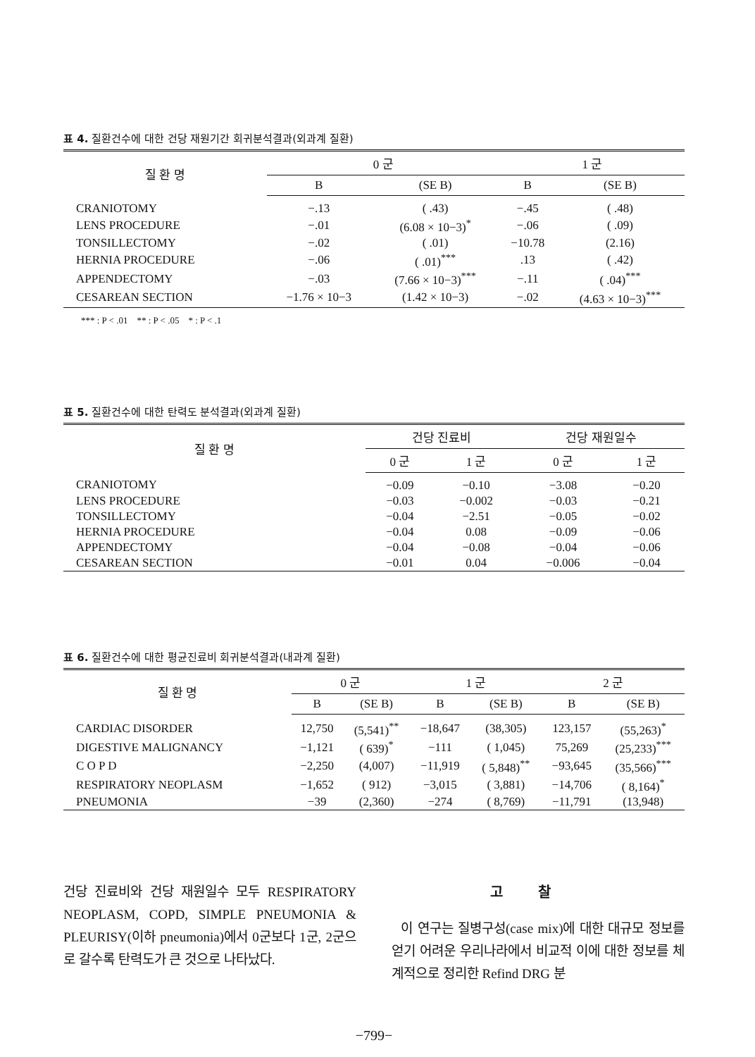표 4. 질환건수에 대한 건당 재원기간 회귀분석결과(외과계 질환)
| 질 환 명 | 0 군 | | 1 군 | |
| --- | --- | --- | --- | --- |
| | B | (SE B) | B | (SE B) |
| CRANIOTOMY | −.13 | ( .43) | −.45 | ( .48) |
| LENS PROCEDURE | −.01 | (6.08 × 10−3)<sup>*</sup> | −.06 | ( .09) |
| TONSILLECTOMY | −.02 | ( .01) | −10.78 | (2.16) |
| HERNIA PROCEDURE | −.06 | ( .01)<sup>***</sup> | .13 | ( .42) |
| APPENDECTOMY | −.03 | (7.66 × 10−3)<sup>***</sup> | −.11 | ( .04)<sup>***</sup> |
| CESAREAN SECTION | −1.76 × 10−3 | (1.42 × 10−3) | −.02 | (4.63 × 10−3)<sup>***</sup> |
*** : P < .01 ** : P < .05 * : P < .1
표 5. 질환건수에 대한 탄력도 분석결과(외과계 질환)
| 질 환 명 | 건당 진료비 | | 건당 재원일수 | |
| --- | --- | --- | --- | --- |
| | 0 군 | 1 군 | 0 군 | 1 군 |
| CRANIOTOMY | −0.09 | −0.10 | −3.08 | −0.20 |
| LENS PROCEDURE | −0.03 | −0.002 | −0.03 | −0.21 |
| TONSILLECTOMY | −0.04 | −2.51 | −0.05 | −0.02 |
| HERNIA PROCEDURE | −0.04 | 0.08 | −0.09 | −0.06 |
| APPENDECTOMY | −0.04 | −0.08 | −0.04 | −0.06 |
| CESAREAN SECTION | −0.01 | 0.04 | −0.006 | −0.04 |
표 6. 질환건수에 대한 평균진료비 회귀분석결과(내과계 질환)
| 질 환 명 | 0 군 | | 1 군 | | 2 군 | |
| --- | --- | --- | --- | --- | --- | --- |
| | B | (SE B) | B | (SE B) | B | (SE B) |
| CARDIAC DISORDER | 12,750 | (5,541)<sup>**</sup> | −18,647 | (38,305) | 123,157 | (55,263)<sup>*</sup> |
| DIGESTIVE MALIGNANCY | −1,121 | ( 639)<sup>*</sup> | −111 | ( 1,045) | 75,269 | (25,233)<sup>***</sup> |
| C O P D | −2,250 | (4,007) | −11,919 | ( 5,848)<sup>**</sup> | −93,645 | (35,566)<sup>***</sup> |
| RESPIRATORY NEOPLASM | −1,652 | ( 912) | −3,015 | ( 3,881) | −14,706 | ( 8,164)<sup>*</sup> |
| PNEUMONIA | −39 | (2,360) | −274 | ( 8,769) | −11,791 | (13,948) |
건당 진료비와 건당 재원일수 모두 RESPIRATORY NEOPLASM, COPD, SIMPLE PNEUMONIA & PLEURISY(이하 pneumonia)에서 0군보다 1군, 2군으로 갈수록 탄력도가 큰 것으로 나타났다.
고찰
이 연구는 질병구성(case mix)에 대한 대규모 정보를 얻기 어려운 우리나라에서 비교적 이에 대한 정보를 체계적으로 정리한 Refind DRG 분
−799−